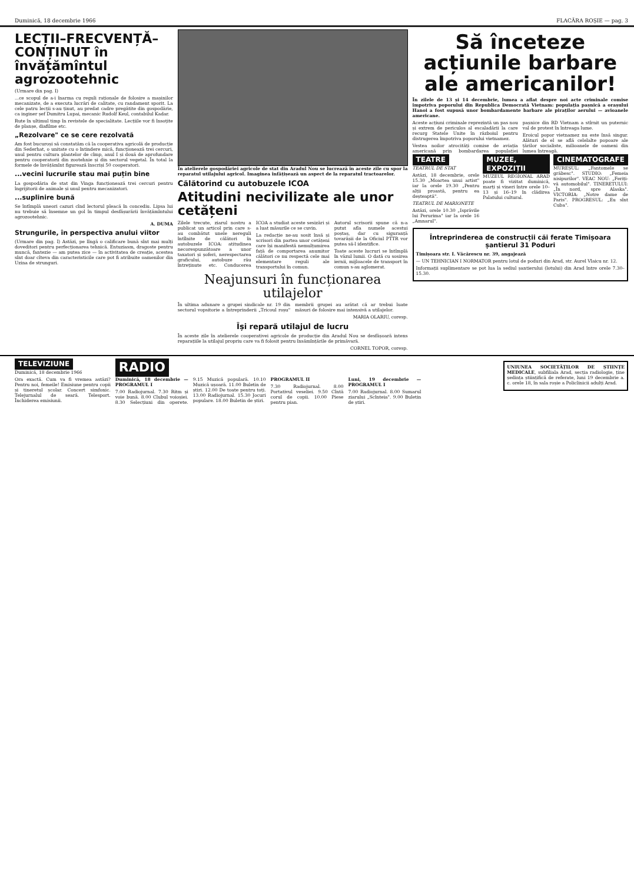Duminică, 18 decembrie 1966 FLACĂRA ROȘIE — pag. 3
LECȚII–FRECVENȚĂ–CONȚINUT în învățămîntul agrozootehnic
(Urmare din pag. I)
...ce scopul de a-i înarma cu reguli raționale de folosire a mașinilor mecanizate, de a executa lucrări de calitate, cu randament sporit. La cele patru lecții s-au ținut, au predat cadre pregătite din gospodărie, ca inginer șef Dumitru Lupai, mecanic Rudolf Keul, contabilul Kadar.
Rute în ultimul timp în revistele de specialitate. Lecțiile vor fi însoțite de planșe, diafilme etc.
„Rezolvare" ce se cere rezolvată
Am fost bucuroși să constatăm că la cooperativa agricolă de producție din Sederhat, o unitate cu o întindere mică, funcționează trei cercuri, unul pentru cultura plantelor de cîmp, anul I și două de aprofundare pentru cooperatorii din zootehnie și din sectorul vegetal. În total la formele de învățămînt figurează înscriși 50 cooperatori.
...vecini lucrurile stau mai puțin bine
La gospodăria de stat din Vinga funcționează trei cercuri pentru îngrijitorii de animale și unul pentru mecanizatori.
...suplinire bună
Se întîmplă uneori cazuri cînd lectorul pleacă în concediu. Lipsa lui nu trebuie să însemne un gol în timpul desfășurării învățămîntului agrozootehnic.
A. DUMA
Strungurile, în perspectiva anului viitor
(Urmare din pag. I) Astăzi, pe lîngă o calificare bună sînt mai mulți doveditori pentru perfecționarea tehnică. Entuziasm, dragoste pentru muncă, fantezie — am putea zice — în activitatea de creație, acestea sînt doar cîteva din caracteristicile care pot fi atribuite oamenilor din Uzina de strunguri.
În atelierele gospodăriei agricole de stat din Aradul Nou se lucrează în aceste zile cu spor la reparatul utilajului agricol. Imaginea înfățișează un aspect de la reparatul tractoarelor.
Călătorind cu autobuzele ICOA
Atitudini necivilizate ale unor cetățeni
Zilele trecute, ziarul nostru a publicat un articol prin care s-au combătut unele nereguli întîlnite de călători în autobuzele ICOA: atitudinea necorespunzătoare a unor taxatori și șoferi, nerespectarea graficului, autobuze rău întreținute etc. Conducerea ICOA a studiat aceste sesizări și a luat măsurile ce se cuvin.
La redacție ne-au sosit însă și scrisori din partea unor cetățeni care își manifestă nemulțumirea față de comportarea anumitor călători ce nu respectă cele mai elementare reguli ale transportului în comun.
Autorul scrisorii spune că n-a putut afla numele acestui poștaș, dar cu siguranță tovarășii de la Oficiul PTTR vor putea să-l identifice.
Toate aceste lucruri se întîmplă în văzul lumii. O dată cu sosirea iernii, mijloacele de transport în comun s-au aglomerat.
Neajunsuri în funcționarea utilajelor
În ultima adunare a grupei sindicale nr. 19 din sectorul vopsitorie a întreprinderii „Tricoul roșu" membrii grupei au arătat că ar trebui luate măsuri de folosire mai intensivă a utilajelor.
MARIA OLARIU, coresp.
Își repară utilajul de lucru
În aceste zile în atelierele cooperativei agricole de producție din Aradul Nou se desfășoară intens reparațiile la utilajul propriu care va fi folosit pentru însămînțările de primăvară.
CORNEL TOPOR, coresp.
Să înceteze acțiunile barbare ale americanilor!
În zilele de 13 și 14 decembrie, lumea a aflat despre noi acte criminale comise împotriva poporului din Republica Democrată Vietnam: populația pașnică a orașului Hanoi a fost supusă unor bombardamente barbare ale piraților aerului — avioanele americane.
Aceste acțiuni criminale reprezintă un pas nou și extrem de periculos al escaladării la care recurg Statele Unite în războiul pentru distrugerea împotriva poporului vietnamez.
Vestea noilor atrocități comise de aviația americană prin bombardarea populației pașnice din RD Vietnam a stîrnit un puternic val de protest în întreaga lume.
Eroicul popor vietnamez nu este însă singur. Alături de el se află celelalte popoare ale țărilor socialiste, milioanele de oameni din lumea întreagă.
TEATRE
TEATRUL DE STAT
Astăzi, 18 decembrie, orele 15.30 „Moartea unui artist" iar la orele 19.30 „Pentru alții proastă, pentru ea deșteaptă".
TEATRUL DE MARIONETE
Astăzi, orele 10.30 „Isprăvile lui Perurima" iar la orele 16 „Amnarul".
MUZEE, EXPOZIȚII
MUZEUL REGIONAL ARAD poate fi vizitat duminică, marți și vineri între orele 10–13 și 16–19 în clădirea Palatului cultural.
CINEMATOGRAFE
MUREȘUL: „Fantomele se grăbesc". STUDIO: „Femeia nisipurilor". VEAC NOU: „Feriți-vă automobilul". TINERETULUI: „În nord, spre Alaska". VICTORIA: „Notre dame de Paris". PROGRESUL: „Eu sînt Cuba".
Întreprinderea de construcții căi ferate Timișoara șantierul 31 Poduri
Timișoara str. I. Văcărescu nr. 39, angajează
— UN TEHNICIAN I NORMATOR pentru lotul de poduri din Arad, str. Aurel Vlaicu nr. 12.
Informații suplimentare se pot lua la sediul șantierului (lotului) din Arad între orele 7.30–15.30.
TELEVIZIUNE
Duminică, 18 decembrie 1966
Ora exactă. Cum va fi vremea astăzi? Pentru noi, femeile! Emisiune pentru copii și tineretul școlar. Concert simfonic. Telejurnalul de seară. Telesport. Închiderea emisiunii.
RADIO
Duminică, 18 decembrie — PROGRAMUL I
7.00 Radiojurnal. 7.30 Ritm și voie bună. 8.00 Clubul voioșiei. 8.30 Selecțiuni din operete. 9.15 Muzică populară. 10.10 Muzică ușoară. 11.00 Buletin de știri. 12.00 De toate pentru toți. 13.00 Radiojurnal. 15.30 Jocuri populare. 18.00 Buletin de știri.
PROGRAMUL II
7.30 Radiojurnal. 8.00 Portativul veseliei. 9.50 Cîntă corul de copii. 10.00 Piese pentru pian.
Luni, 19 decembrie — PROGRAMUL I
7.00 Radiojurnal. 8.00 Sumarul ziarului „Scînteia". 9.00 Buletin de știri.
UNIUNEA SOCIETĂȚILOR DE ȘTIINȚE MEDICALE, subfiliala Arad, secția radiologie, ține ședința științifică de referate, luni 19 decembrie a. c. orele 18, în sala roșie a Policlinicii adulți Arad.